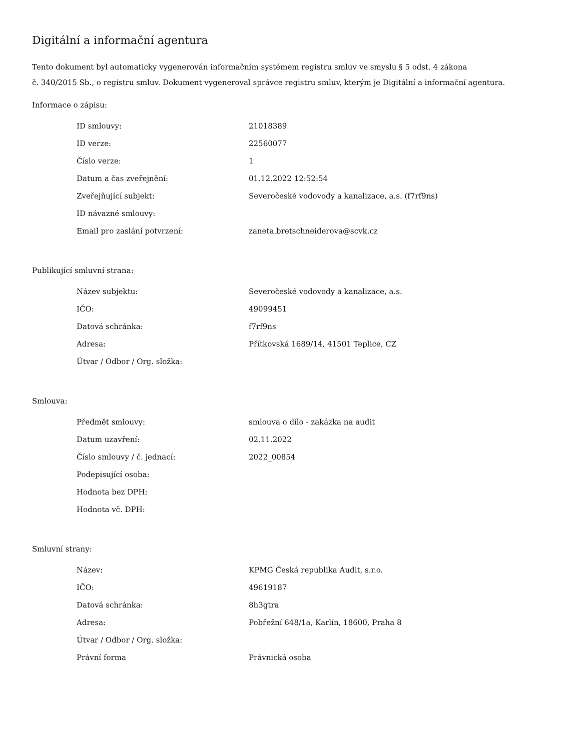Digitální a informační agentura
Tento dokument byl automaticky vygenerován informačním systémem registru smluv ve smyslu § 5 odst. 4 zákona
č. 340/2015 Sb., o registru smluv. Dokument vygeneroval správce registru smluv, kterým je Digitální a informační agentura.
Informace o zápisu:
| ID smlouvy: | 21018389 |
| ID verze: | 22560077 |
| Číslo verze: | 1 |
| Datum a čas zveřejnění: | 01.12.2022 12:52:54 |
| Zveřejňující subjekt: | Severočeské vodovody a kanalizace, a.s. (f7rf9ns) |
| ID návazné smlouvy: | |
| Email pro zaslání potvrzení: | zaneta.bretschneiderova@scvk.cz |
Publikující smluvní strana:
| Název subjektu: | Severočeské vodovody a kanalizace, a.s. |
| IČO: | 49099451 |
| Datová schránka: | f7rf9ns |
| Adresa: | Přítkovská 1689/14, 41501 Teplice, CZ |
| Útvar / Odbor / Org. složka: | |
Smlouva:
| Předmět smlouvy: | smlouva o dílo - zakázka na audit |
| Datum uzavření: | 02.11.2022 |
| Číslo smlouvy / č. jednací: | 2022_00854 |
| Podepisující osoba: | |
| Hodnota bez DPH: | |
| Hodnota vč. DPH: | |
Smluvní strany:
| Název: | KPMG Česká republika Audit, s.r.o. |
| IČO: | 49619187 |
| Datová schránka: | 8h3gtra |
| Adresa: | Pobřežní 648/1a, Karlín, 18600, Praha 8 |
| Útvar / Odbor / Org. složka: | |
| Právní forma | Právnická osoba |